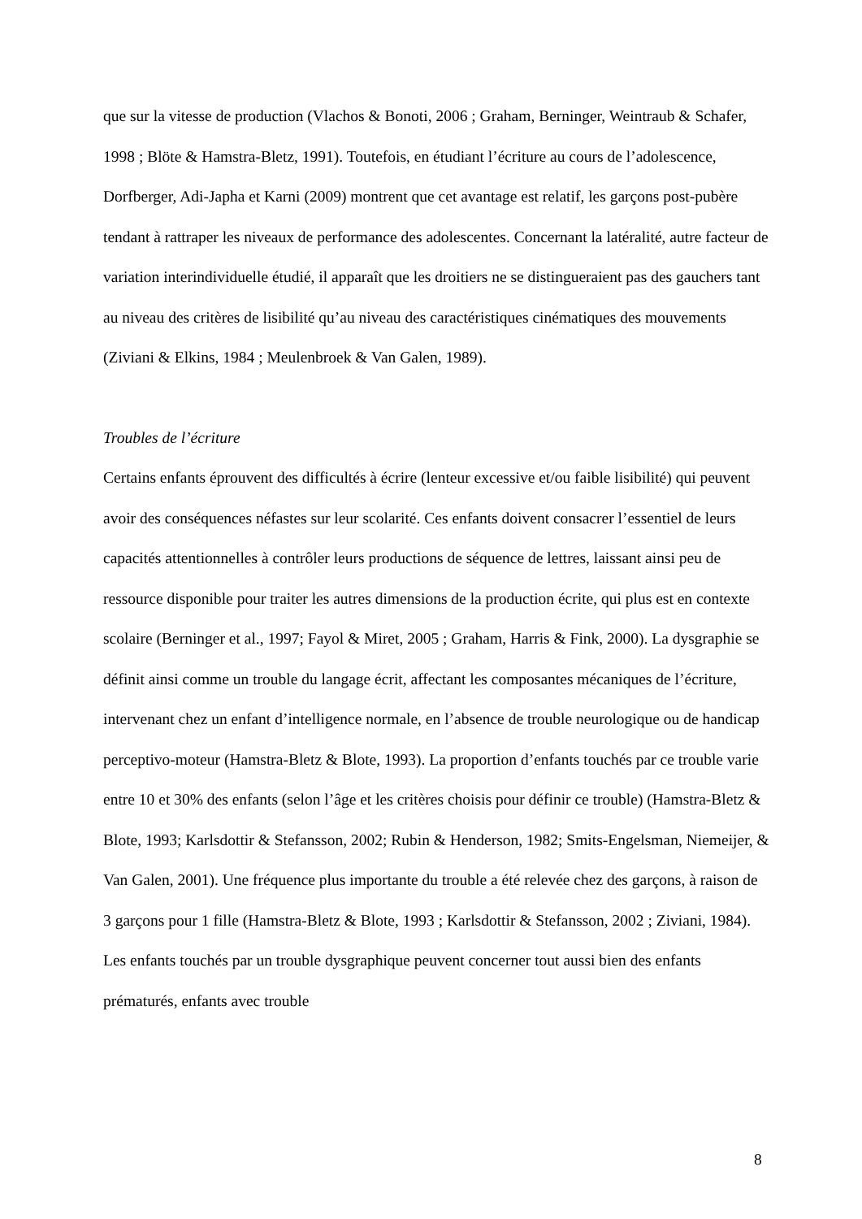que sur la vitesse de production (Vlachos & Bonoti, 2006 ; Graham, Berninger, Weintraub & Schafer, 1998 ; Blöte & Hamstra-Bletz, 1991). Toutefois, en étudiant l’écriture au cours de l’adolescence, Dorfberger, Adi-Japha et Karni (2009) montrent que cet avantage est relatif, les garçons post-pubère tendant à rattraper les niveaux de performance des adolescentes. Concernant la latéralité, autre facteur de variation interindividuelle étudié, il apparaît que les droitiers ne se distingueraient pas des gauchers tant au niveau des critères de lisibilité qu’au niveau des caractéristiques cinématiques des mouvements (Ziviani & Elkins, 1984 ; Meulenbroek & Van Galen, 1989).
Troubles de l’écriture
Certains enfants éprouvent des difficultés à écrire (lenteur excessive et/ou faible lisibilité) qui peuvent avoir des conséquences néfastes sur leur scolarité. Ces enfants doivent consacrer l’essentiel de leurs capacités attentionnelles à contrôler leurs productions de séquence de lettres, laissant ainsi peu de ressource disponible pour traiter les autres dimensions de la production écrite, qui plus est en contexte scolaire (Berninger et al., 1997; Fayol & Miret, 2005 ; Graham, Harris & Fink, 2000). La dysgraphie se définit ainsi comme un trouble du langage écrit, affectant les composantes mécaniques de l’écriture, intervenant chez un enfant d’intelligence normale, en l’absence de trouble neurologique ou de handicap perceptivo-moteur (Hamstra-Bletz & Blote, 1993). La proportion d’enfants touchés par ce trouble varie entre 10 et 30% des enfants (selon l’âge et les critères choisis pour définir ce trouble) (Hamstra-Bletz & Blote, 1993; Karlsdottir & Stefansson, 2002; Rubin & Henderson, 1982; Smits-Engelsman, Niemeijer, & Van Galen, 2001). Une fréquence plus importante du trouble a été relevée chez des garçons, à raison de 3 garçons pour 1 fille (Hamstra-Bletz & Blote, 1993 ; Karlsdottir & Stefansson, 2002 ; Ziviani, 1984). Les enfants touchés par un trouble dysgraphique peuvent concerner tout aussi bien des enfants prématurés, enfants avec trouble
8